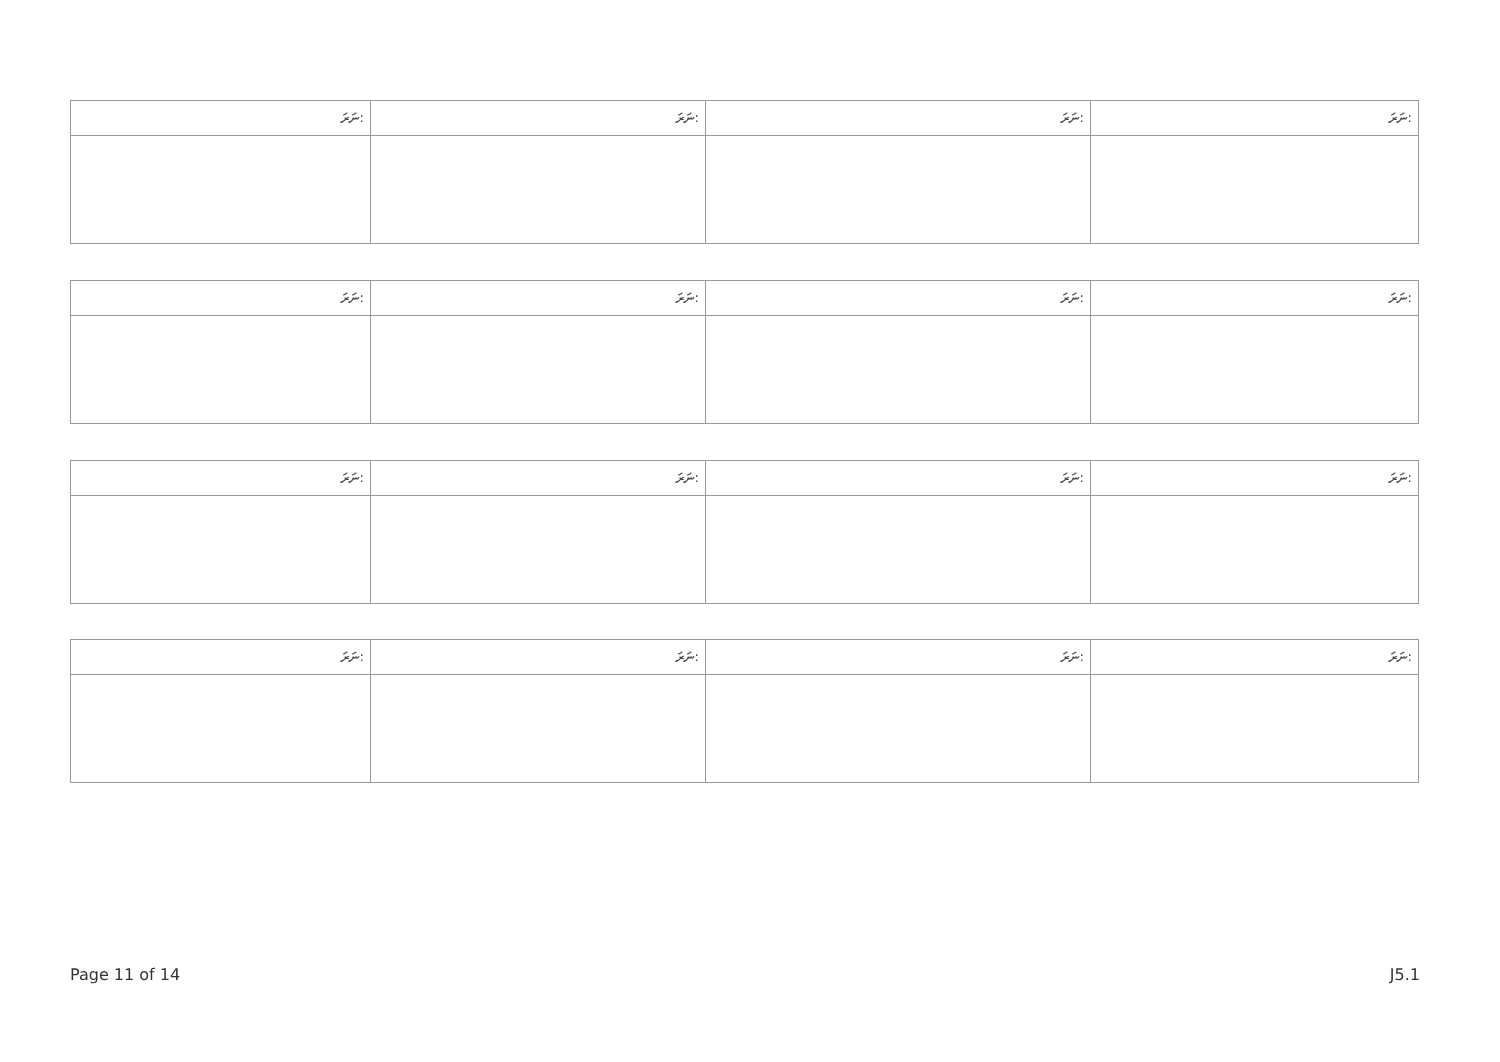| ނަރަ: | ނަރަ: | ނަރަ: | ނަރަ: |
| --- | --- | --- | --- |
| ނަރަ: | ނަރަ: | ނަރަ: | ނަރަ: |
| --- | --- | --- | --- |
| ނަރަ: | ނަރަ: | ނަރަ: | ނަރަ: |
| --- | --- | --- | --- |
| ނަރަ: | ނަރަ: | ނަރަ: | ނަރަ: |
| --- | --- | --- | --- |
Page 11 of 14 J5.1